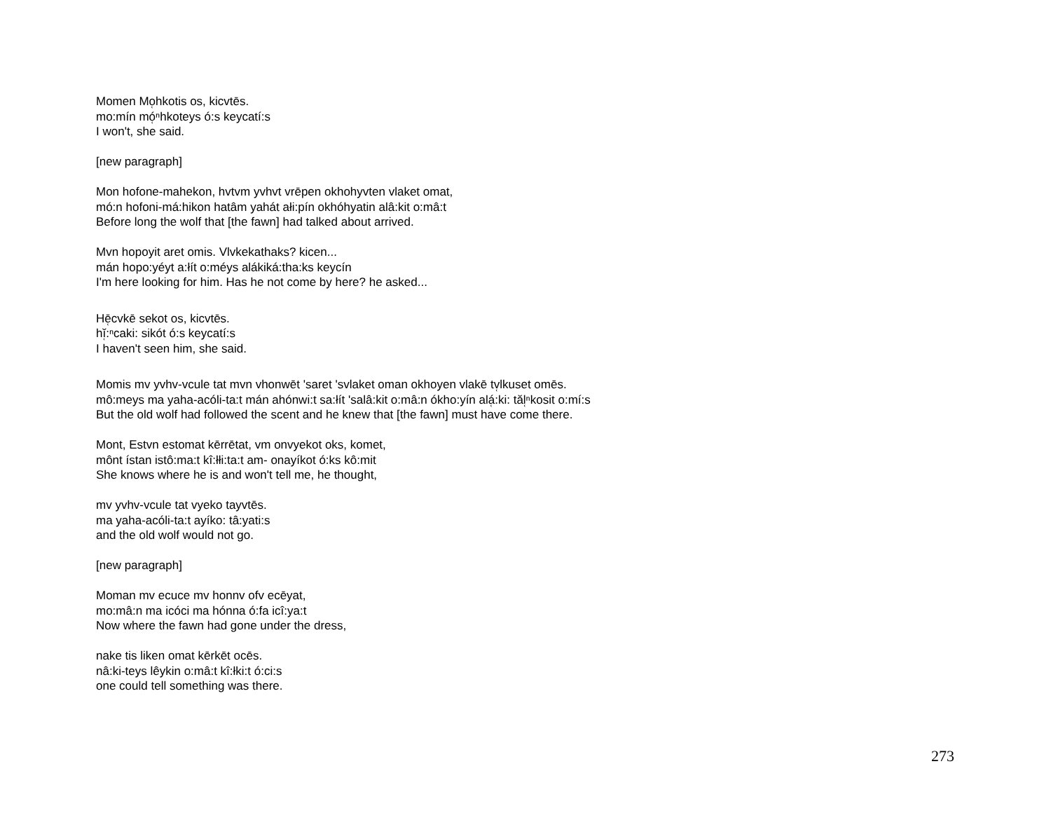Momen Mo̜hkotis os, kicvtēs.
mo:mín mó̜ⁿhkoteys ó:s keycatí:s
I won't, she said.
[new paragraph]
Mon hofone-mahekon, hvtvm yvhvt vrēpen okhohyvten vlaket omat,
mó:n hofoni-má:hikon hatâm yahát ałi:pín okhóhyatin alâ:kit o:mâ:t
Before long the wolf that [the fawn] had talked about arrived.
Mvn hopoyit aret omis. Vlvkekathaks? kicen...
mán hopo:yéyt a:łít o:méys alákiká:tha:ks keycín
I'm here looking for him. Has he not come by here? he asked...
Hē̜cvkē sekot os, kicvtēs.
hĭ̜:ⁿcaki: sikót ó:s keycatí:s
I haven't seen him, she said.
Momis mv yvhv-vcule tat mvn vhonwēt 'saret 'svlaket oman okhoyen vlakē tv̜lkuset omēs.
mô:meys ma yaha-acóli-ta:t mán ahónwi:t sa:łít 'salâ:kit o:mâ:n ókho:yín alá̜:ki: tăl̜ⁿkosit o:mí:s
But the old wolf had followed the scent and he knew that [the fawn] must have come there.
Mont, Estvn estomat kērrētat, vm onvyekot oks, komet,
mônt ístan istô:ma:t kî:łłi:ta:t am- onayíkot ó:ks kô:mit
She knows where he is and won't tell me, he thought,
mv yvhv-vcule tat vyeko tayvtēs.
ma yaha-acóli-ta:t ayíko: tâ:yati:s
and the old wolf would not go.
[new paragraph]
Moman mv ecuce mv honnv ofv ecēyat,
mo:mâ:n ma icóci ma hónna ó:fa icî:ya:t
Now where the fawn had gone under the dress,
nake tis liken omat kērkēt ocēs.
nâ:ki-teys lêykin o:mâ:t kî:łki:t ó:ci:s
one could tell something was there.
273